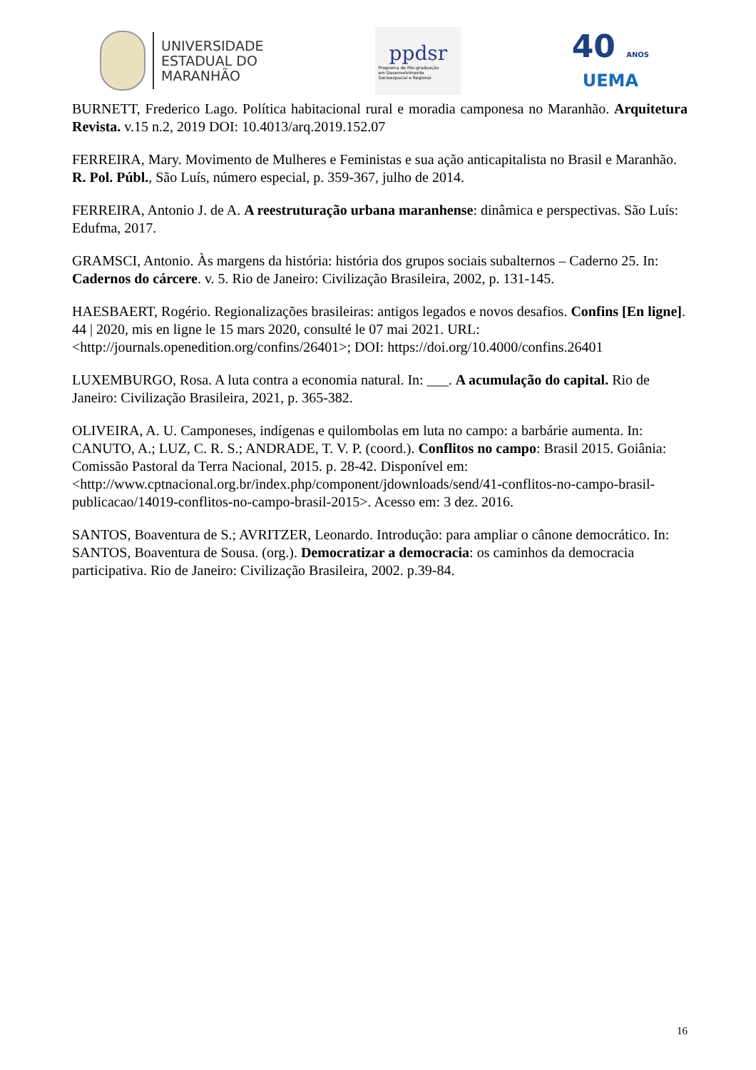UNIVERSIDADE
ESTADUAL DO
MARANHÃO
ppdsr
Programa de Pós-graduação
em Desenvolvimento
Socioespacial e Regional
40 ANOS
UEMA
BURNETT, Frederico Lago. Política habitacional rural e moradia camponesa no Maranhão. Arquitetura Revista. v.15 n.2, 2019 DOI: 10.4013/arq.2019.152.07
FERREIRA, Mary. Movimento de Mulheres e Feministas e sua ação anticapitalista no Brasil e Maranhão. R. Pol. Públ., São Luís, número especial, p. 359-367, julho de 2014.
FERREIRA, Antonio J. de A. A reestruturação urbana maranhense: dinâmica e perspectivas. São Luís: Edufma, 2017.
GRAMSCI, Antonio. Às margens da história: história dos grupos sociais subalternos – Caderno 25. In: Cadernos do cárcere. v. 5. Rio de Janeiro: Civilização Brasileira, 2002, p. 131-145.
HAESBAERT, Rogério. Regionalizações brasileiras: antigos legados e novos desafios. Confins [En ligne]. 44 | 2020, mis en ligne le 15 mars 2020, consulté le 07 mai 2021. URL: <http://journals.openedition.org/confins/26401>; DOI: https://doi.org/10.4000/confins.26401
LUXEMBURGO, Rosa. A luta contra a economia natural. In: ___. A acumulação do capital. Rio de Janeiro: Civilização Brasileira, 2021, p. 365-382.
OLIVEIRA, A. U. Camponeses, indígenas e quilombolas em luta no campo: a barbárie aumenta. In: CANUTO, A.; LUZ, C. R. S.; ANDRADE, T. V. P. (coord.). Conflitos no campo: Brasil 2015. Goiânia: Comissão Pastoral da Terra Nacional, 2015. p. 28-42. Disponível em: <http://www.cptnacional.org.br/index.php/component/jdownloads/send/41-conflitos-no-campo-brasil-publicacao/14019-conflitos-no-campo-brasil-2015>. Acesso em: 3 dez. 2016.
SANTOS, Boaventura de S.; AVRITZER, Leonardo. Introdução: para ampliar o cânone democrático. In: SANTOS, Boaventura de Sousa. (org.). Democratizar a democracia: os caminhos da democracia participativa. Rio de Janeiro: Civilização Brasileira, 2002. p.39-84.
16